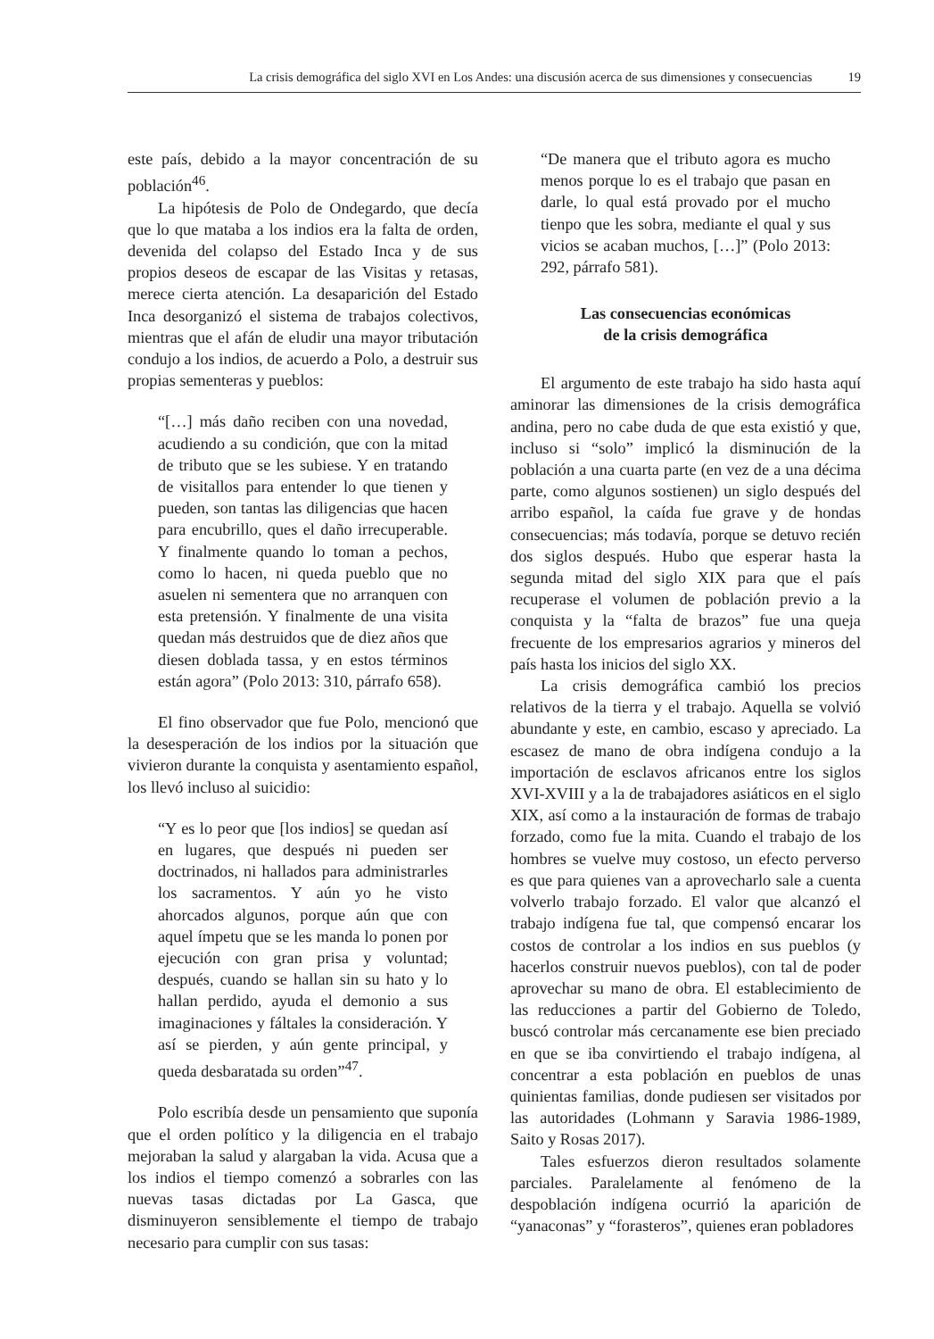La crisis demográfica del siglo XVI en Los Andes: una discusión acerca de sus dimensiones y consecuencias 19
este país, debido a la mayor concentración de su población<sup>46</sup>.
La hipótesis de Polo de Ondegardo, que decía que lo que mataba a los indios era la falta de orden, devenida del colapso del Estado Inca y de sus propios deseos de escapar de las Visitas y retasas, merece cierta atención. La desaparición del Estado Inca desorganizó el sistema de trabajos colectivos, mientras que el afán de eludir una mayor tributación condujo a los indios, de acuerdo a Polo, a destruir sus propias sementeras y pueblos:
“[…] más daño reciben con una novedad, acudiendo a su condición, que con la mitad de tributo que se les subiese. Y en tratando de visitallos para entender lo que tienen y pueden, son tantas las diligencias que hacen para encubrillo, ques el daño irrecuperable. Y finalmente quando lo toman a pechos, como lo hacen, ni queda pueblo que no asuelen ni sementera que no arranquen con esta pretensión. Y finalmente de una visita quedan más destruidos que de diez años que diesen doblada tassa, y en estos términos están agora” (Polo 2013: 310, párrafo 658).
El fino observador que fue Polo, mencionó que la desesperación de los indios por la situación que vivieron durante la conquista y asentamiento español, los llevó incluso al suicidio:
“Y es lo peor que [los indios] se quedan así en lugares, que después ni pueden ser doctrinados, ni hallados para administrarles los sacramentos. Y aún yo he visto ahorcados algunos, porque aún que con aquel ímpetu que se les manda lo ponen por ejecución con gran prisa y voluntad; después, cuando se hallan sin su hato y lo hallan perdido, ayuda el demonio a sus imaginaciones y fáltales la consideración. Y así se pierden, y aún gente principal, y queda desbaratada su orden”<sup>47</sup>.
Polo escribía desde un pensamiento que suponía que el orden político y la diligencia en el trabajo mejoraban la salud y alargaban la vida. Acusa que a los indios el tiempo comenzó a sobrarles con las nuevas tasas dictadas por La Gasca, que disminuyeron sensiblemente el tiempo de trabajo necesario para cumplir con sus tasas:
“De manera que el tributo agora es mucho menos porque lo es el trabajo que pasan en darle, lo qual está provado por el mucho tienpo que les sobra, mediante el qual y sus vicios se acaban muchos, […]” (Polo 2013: 292, párrafo 581).
Las consecuencias económicas
de la crisis demográfica
El argumento de este trabajo ha sido hasta aquí aminorar las dimensiones de la crisis demográfica andina, pero no cabe duda de que esta existió y que, incluso si “solo” implicó la disminución de la población a una cuarta parte (en vez de a una décima parte, como algunos sostienen) un siglo después del arribo español, la caída fue grave y de hondas consecuencias; más todavía, porque se detuvo recién dos siglos después. Hubo que esperar hasta la segunda mitad del siglo XIX para que el país recuperase el volumen de población previo a la conquista y la “falta de brazos” fue una queja frecuente de los empresarios agrarios y mineros del país hasta los inicios del siglo XX.
La crisis demográfica cambió los precios relativos de la tierra y el trabajo. Aquella se volvió abundante y este, en cambio, escaso y apreciado. La escasez de mano de obra indígena condujo a la importación de esclavos africanos entre los siglos XVI-XVIII y a la de trabajadores asiáticos en el siglo XIX, así como a la instauración de formas de trabajo forzado, como fue la mita. Cuando el trabajo de los hombres se vuelve muy costoso, un efecto perverso es que para quienes van a aprovecharlo sale a cuenta volverlo trabajo forzado. El valor que alcanzó el trabajo indígena fue tal, que compensó encarar los costos de controlar a los indios en sus pueblos (y hacerlos construir nuevos pueblos), con tal de poder aprovechar su mano de obra. El establecimiento de las reducciones a partir del Gobierno de Toledo, buscó controlar más cercanamente ese bien preciado en que se iba convirtiendo el trabajo indígena, al concentrar a esta población en pueblos de unas quinientas familias, donde pudiesen ser visitados por las autoridades (Lohmann y Saravia 1986-1989, Saito y Rosas 2017).
Tales esfuerzos dieron resultados solamente parciales. Paralelamente al fenómeno de la despoblación indígena ocurrió la aparición de “yanaconas” y “forasteros”, quienes eran pobladores